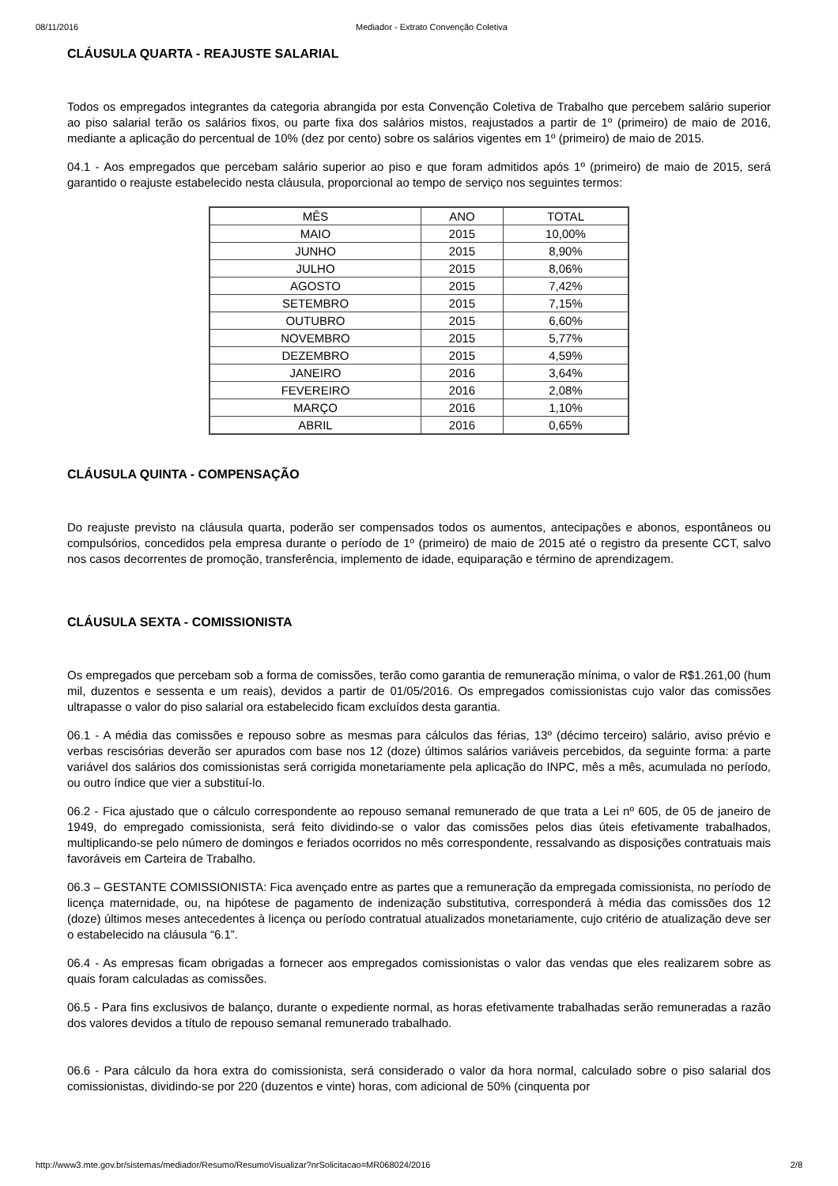08/11/2016 Mediador - Extrato Convenção Coletiva
CLÁUSULA QUARTA - REAJUSTE SALARIAL
Todos os empregados integrantes da categoria abrangida por esta Convenção Coletiva de Trabalho que percebem salário superior ao piso salarial terão os salários fixos, ou parte fixa dos salários mistos, reajustados a partir de 1º (primeiro) de maio de 2016, mediante a aplicação do percentual de 10% (dez por cento) sobre os salários vigentes em 1º (primeiro) de maio de 2015.
04.1 - Aos empregados que percebam salário superior ao piso e que foram admitidos após 1º (primeiro) de maio de 2015, será garantido o reajuste estabelecido nesta cláusula, proporcional ao tempo de serviço nos seguintes termos:
| MÊS | ANO | TOTAL |
| --- | --- | --- |
| MAIO | 2015 | 10,00% |
| JUNHO | 2015 | 8,90% |
| JULHO | 2015 | 8,06% |
| AGOSTO | 2015 | 7,42% |
| SETEMBRO | 2015 | 7,15% |
| OUTUBRO | 2015 | 6,60% |
| NOVEMBRO | 2015 | 5,77% |
| DEZEMBRO | 2015 | 4,59% |
| JANEIRO | 2016 | 3,64% |
| FEVEREIRO | 2016 | 2,08% |
| MARÇO | 2016 | 1,10% |
| ABRIL | 2016 | 0,65% |
CLÁUSULA QUINTA - COMPENSAÇÃO
Do reajuste previsto na cláusula quarta, poderão ser compensados todos os aumentos, antecipações e abonos, espontâneos ou compulsórios, concedidos pela empresa durante o período de 1º (primeiro) de maio de 2015 até o registro da presente CCT, salvo nos casos decorrentes de promoção, transferência, implemento de idade, equiparação e término de aprendizagem.
CLÁUSULA SEXTA - COMISSIONISTA
Os empregados que percebam sob a forma de comissões, terão como garantia de remuneração mínima, o valor de R$1.261,00 (hum mil, duzentos e sessenta e um reais), devidos a partir de 01/05/2016. Os empregados comissionistas cujo valor das comissões ultrapasse o valor do piso salarial ora estabelecido ficam excluídos desta garantia.
06.1 - A média das comissões e repouso sobre as mesmas para cálculos das férias, 13º (décimo terceiro) salário, aviso prévio e verbas rescisórias deverão ser apurados com base nos 12 (doze) últimos salários variáveis percebidos, da seguinte forma: a parte variável dos salários dos comissionistas será corrigida monetariamente pela aplicação do INPC, mês a mês, acumulada no período, ou outro índice que vier a substituí-lo.
06.2 - Fica ajustado que o cálculo correspondente ao repouso semanal remunerado de que trata a Lei nº 605, de 05 de janeiro de 1949, do empregado comissionista, será feito dividindo-se o valor das comissões pelos dias úteis efetivamente trabalhados, multiplicando-se pelo número de domingos e feriados ocorridos no mês correspondente, ressalvando as disposições contratuais mais favoráveis em Carteira de Trabalho.
06.3 – GESTANTE COMISSIONISTA: Fica avençado entre as partes que a remuneração da empregada comissionista, no período de licença maternidade, ou, na hipótese de pagamento de indenização substitutiva, corresponderá à média das comissões dos 12 (doze) últimos meses antecedentes à licença ou período contratual atualizados monetariamente, cujo critério de atualização deve ser o estabelecido na cláusula “6.1”.
06.4 - As empresas ficam obrigadas a fornecer aos empregados comissionistas o valor das vendas que eles realizarem sobre as quais foram calculadas as comissões.
06.5 - Para fins exclusivos de balanço, durante o expediente normal, as horas efetivamente trabalhadas serão remuneradas a razão dos valores devidos a título de repouso semanal remunerado trabalhado.
06.6 - Para cálculo da hora extra do comissionista, será considerado o valor da hora normal, calculado sobre o piso salarial dos comissionistas, dividindo-se por 220 (duzentos e vinte) horas, com adicional de 50% (cinquenta por
http://www3.mte.gov.br/sistemas/mediador/Resumo/ResumoVisualizar?nrSolicitacao=MR068024/2016 2/8